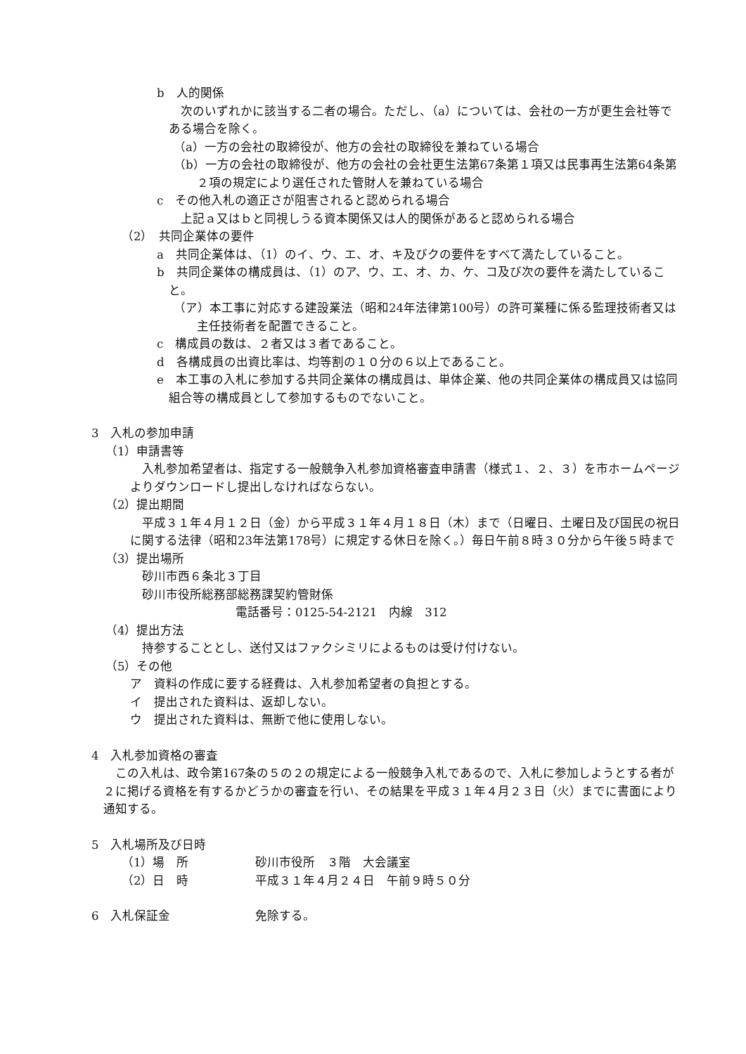b　人的関係
次のいずれかに該当する二者の場合。ただし、（a）については、会社の一方が更生会社等である場合を除く。
（a）一方の会社の取締役が、他方の会社の取締役を兼ねている場合
（b）一方の会社の取締役が、他方の会社の会社更生法第67条第１項又は民事再生法第64条第２項の規定により選任された管財人を兼ねている場合
c　その他入札の適正さが阻害されると認められる場合
上記ａ又はｂと同視しうる資本関係又は人的関係があると認められる場合
（2）　共同企業体の要件
a　共同企業体は、（1）のイ、ウ、エ、オ、キ及びクの要件をすべて満たしていること。
b　共同企業体の構成員は、（1）のア、ウ、エ、オ、カ、ケ、コ及び次の要件を満たしていること。
（ア）本工事に対応する建設業法（昭和24年法律第100号）の許可業種に係る監理技術者又は主任技術者を配置できること。
c　構成員の数は、２者又は３者であること。
d　各構成員の出資比率は、均等割の１０分の６以上であること。
e　本工事の入札に参加する共同企業体の構成員は、単体企業、他の共同企業体の構成員又は協同組合等の構成員として参加するものでないこと。
3　入札の参加申請
（1）申請書等
入札参加希望者は、指定する一般競争入札参加資格審査申請書（様式１、２、３）を市ホームページよりダウンロードし提出しなければならない。
（2）提出期間
平成３１年４月１２日（金）から平成３１年４月１８日（木）まで（日曜日、土曜日及び国民の祝日に関する法律（昭和23年法第178号）に規定する休日を除く。）毎日午前８時３０分から午後５時まで
（3）提出場所
砂川市西６条北３丁目
砂川市役所総務部総務課契約管財係
電話番号：0125-54-2121　内線　312
（4）提出方法
持参することとし、送付又はファクシミリによるものは受け付けない。
（5）その他
ア　資料の作成に要する経費は、入札参加希望者の負担とする。
イ　提出された資料は、返却しない。
ウ　提出された資料は、無断で他に使用しない。
4　入札参加資格の審査
この入札は、政令第167条の５の２の規定による一般競争入札であるので、入札に参加しようとする者が２に掲げる資格を有するかどうかの審査を行い、その結果を平成３１年４月２３日（火）までに書面により通知する。
5　入札場所及び日時
（1）場　所 砂川市役所　３階　大会議室
（2）日　時 平成３１年４月２４日　午前９時５０分
6　入札保証金 免除する。